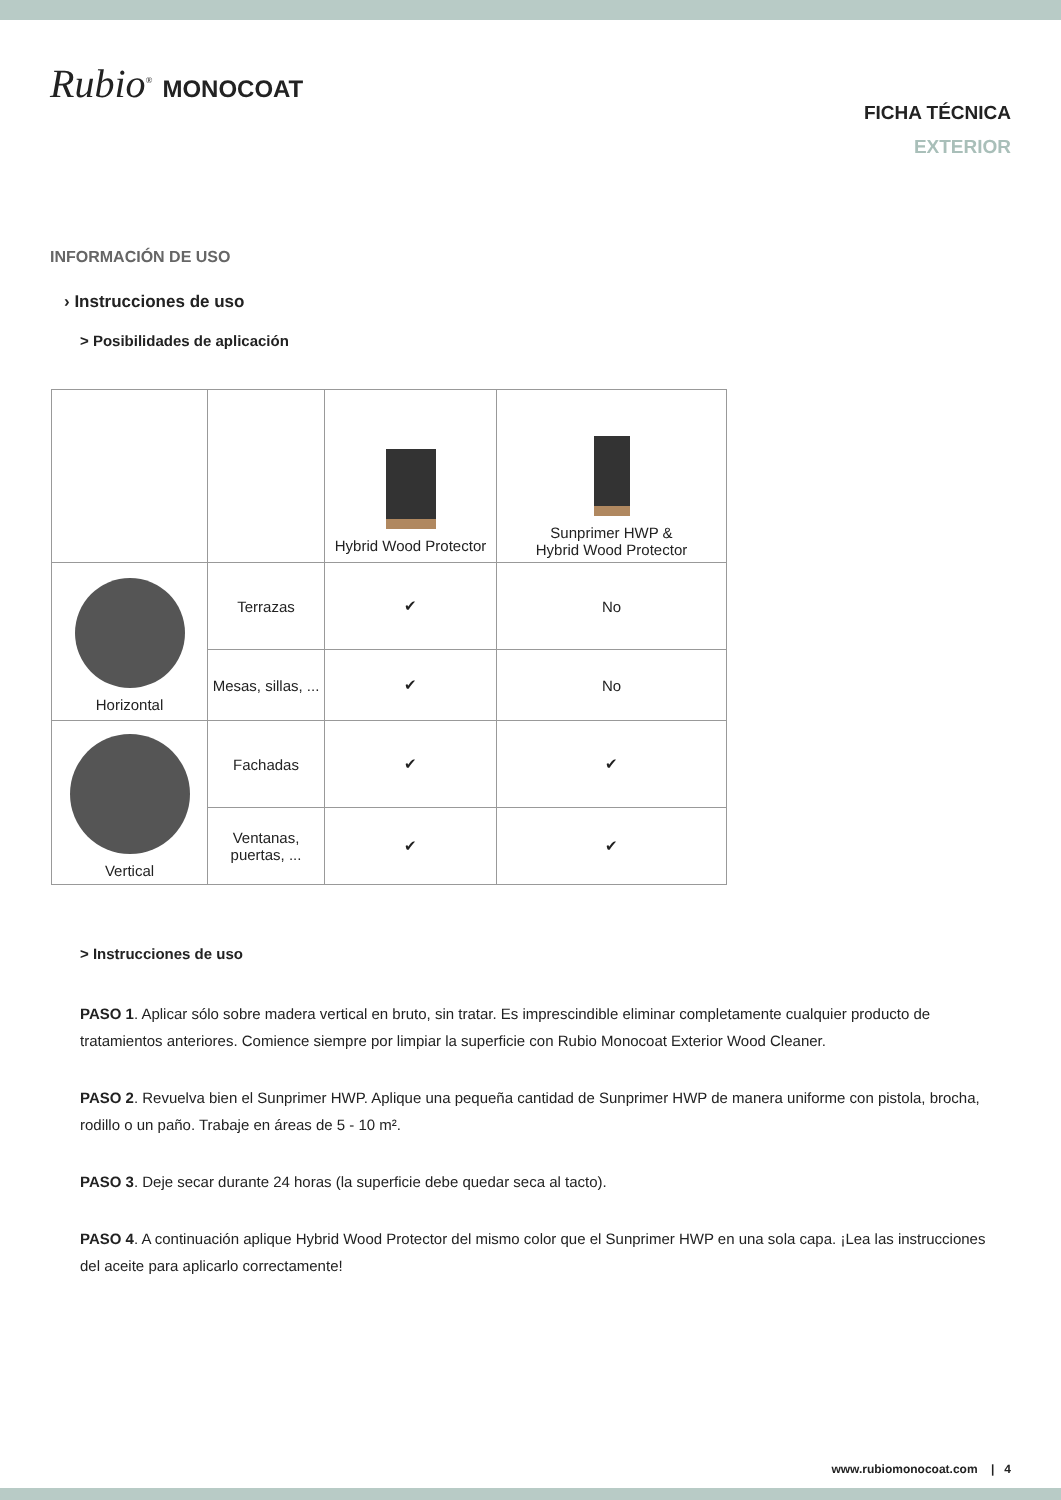Rubio<sup>®</sup> MONOCOAT
FICHA TÉCNICA
EXTERIOR
INFORMACIÓN DE USO
› Instrucciones de uso
> Posibilidades de aplicación
| | | Hybrid Wood Protector | Sunprimer HWP & Hybrid Wood Protector |
| Horizontal | Terrazas | ✔ | No |
| | Mesas, sillas, ... | ✔ | No |
| Vertical | Fachadas | ✔ | ✔ |
| | Ventanas, puertas, ... | ✔ | ✔ |
> Instrucciones de uso
PASO 1. Aplicar sólo sobre madera vertical en bruto, sin tratar. Es imprescindible eliminar completamente cualquier producto de tratamientos anteriores. Comience siempre por limpiar la superficie con Rubio Monocoat Exterior Wood Cleaner.
PASO 2. Revuelva bien el Sunprimer HWP. Aplique una pequeña cantidad de Sunprimer HWP de manera uniforme con pistola, brocha, rodillo o un paño. Trabaje en áreas de 5 - 10 m².
PASO 3. Deje secar durante 24 horas (la superficie debe quedar seca al tacto).
PASO 4. A continuación aplique Hybrid Wood Protector del mismo color que el Sunprimer HWP en una sola capa. ¡Lea las instrucciones del aceite para aplicarlo correctamente!
www.rubiomonocoat.com | 4